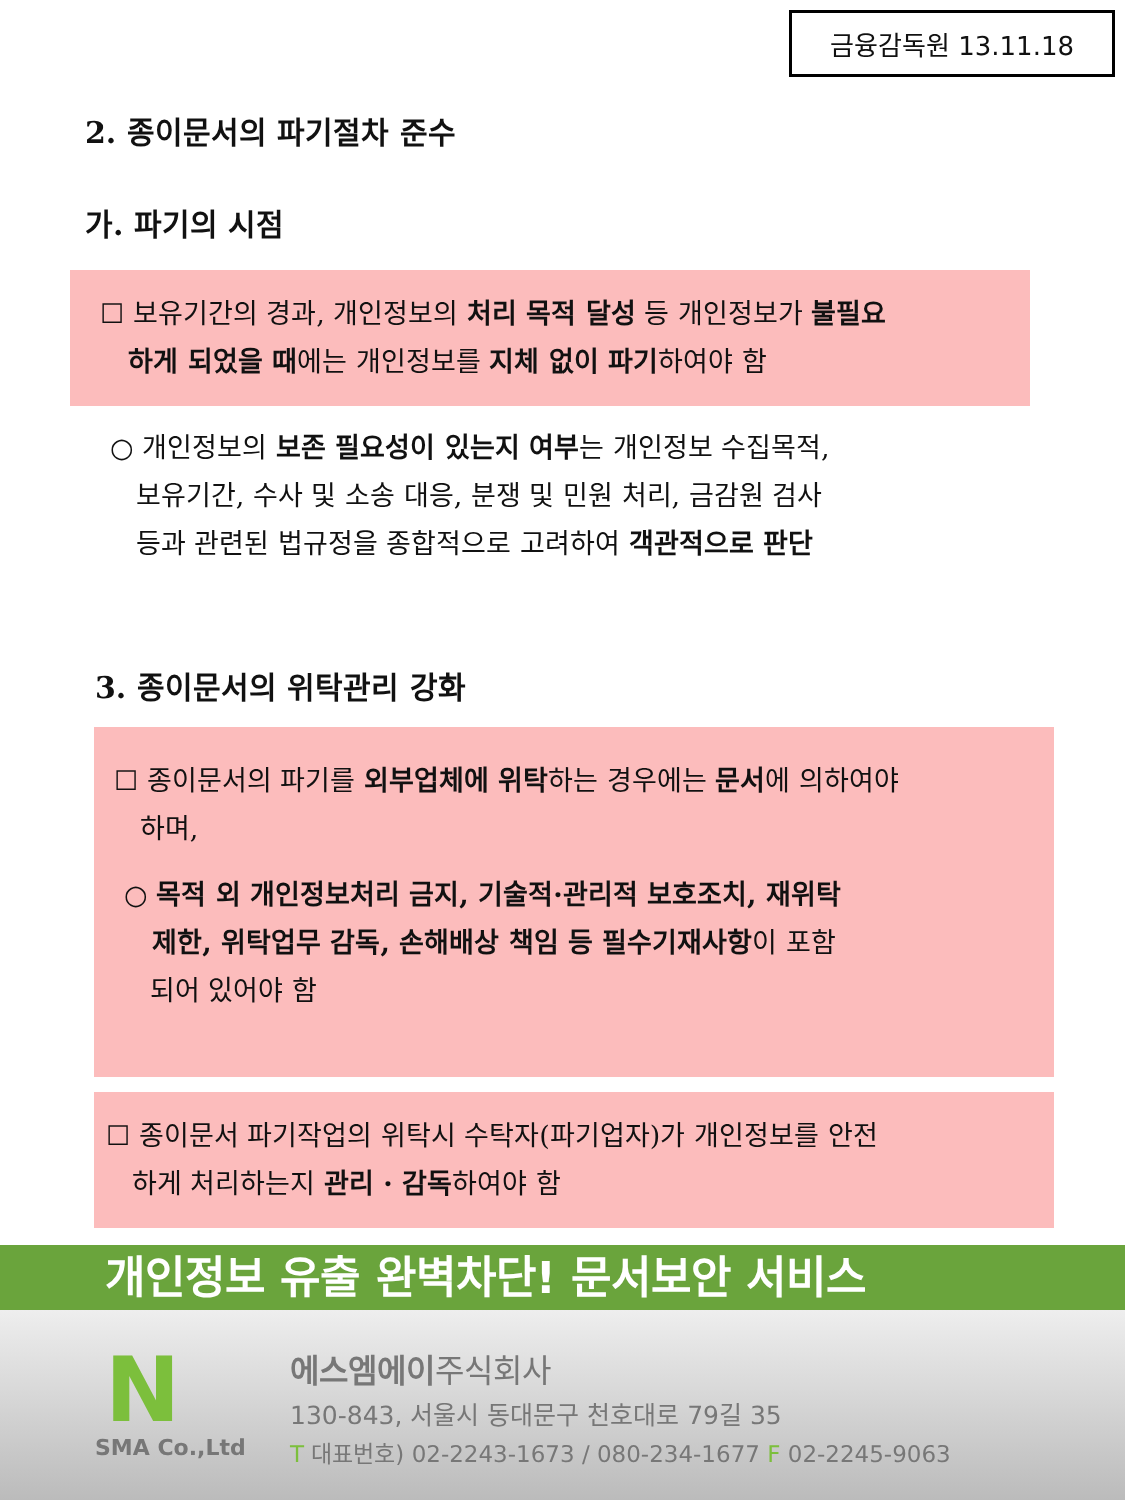금융감독원 13.11.18
2. 종이문서의 파기절차 준수
가. 파기의 시점
☐ 보유기간의 경과, 개인정보의 처리 목적 달성 등 개인정보가 불필요
하게 되었을 때에는 개인정보를 지체 없이 파기하여야 함
○ 개인정보의 보존 필요성이 있는지 여부는 개인정보 수집목적,
보유기간, 수사 및 소송 대응, 분쟁 및 민원 처리, 금감원 검사
등과 관련된 법규정을 종합적으로 고려하여 객관적으로 판단
3. 종이문서의 위탁관리 강화
☐ 종이문서의 파기를 외부업체에 위탁하는 경우에는 문서에 의하여야
하며,
○ 목적 외 개인정보처리 금지, 기술적·관리적 보호조치, 재위탁
제한, 위탁업무 감독, 손해배상 책임 등 필수기재사항이 포함
되어 있어야 함
☐ 종이문서 파기작업의 위탁시 수탁자(파기업자)가 개인정보를 안전
하게 처리하는지 관리 · 감독하여야 함
개인정보 유출 완벽차단! 문서보안 서비스
N
SMA Co.,Ltd
에스엠에이주식회사
130-843, 서울시 동대문구 천호대로 79길 35
T 대표번호) 02-2243-1673 / 080-234-1677 F 02-2245-9063